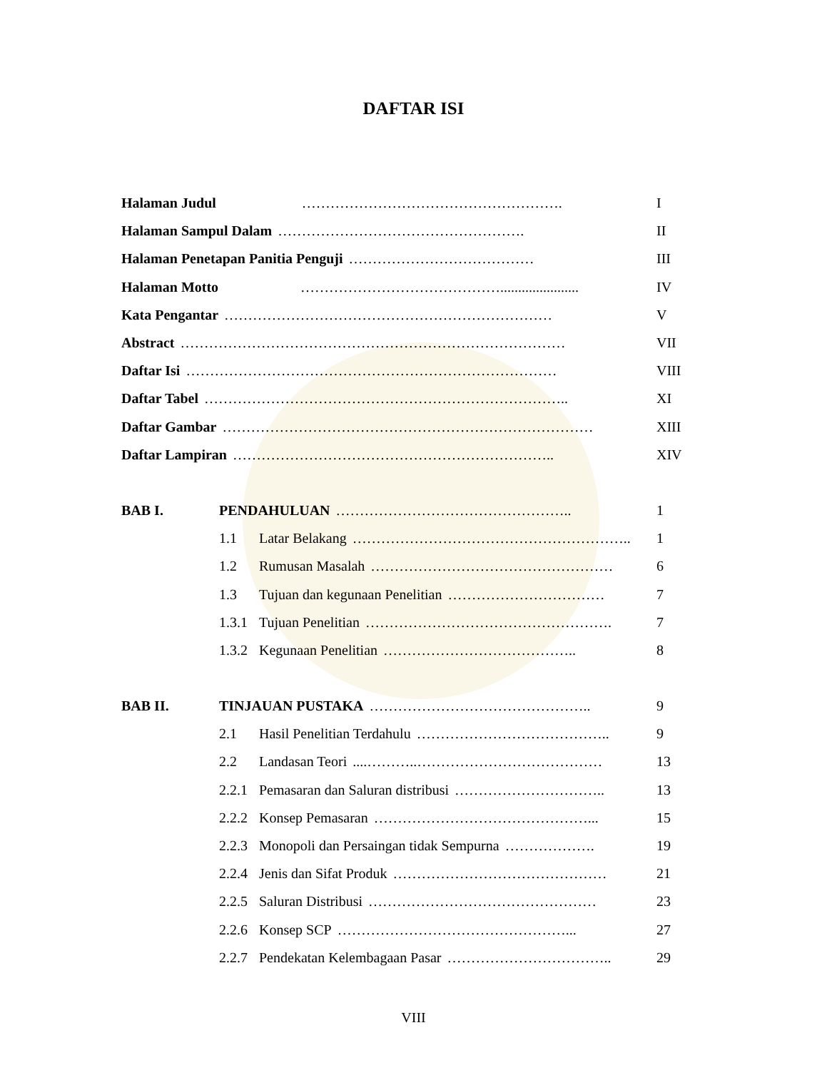DAFTAR ISI
Halaman Judul ………………………………………………. I
Halaman Sampul Dalam ……………………………………………. II
Halaman Penetapan Panitia Penguji ………………………………… III
Halaman Motto ……………………………………...................... IV
Kata Pengantar …………………………………………………………… V
Abstract ……………………………………………………………………… VII
Daftar Isi …………………………………………………………………… VIII
Daftar Tabel ………………………………………………………………….. XI
Daftar Gambar …………………………………………………………………… XIII
Daftar Lampiran ………………………………………………………….. XIV
BAB I. PENDAHULUAN ………………………………………….. 1
1.1 Latar Belakang ………………………………………………….. 1
1.2 Rumusan Masalah …………………………………………… 6
1.3 Tujuan dan kegunaan Penelitian …………………………… 7
1.3.1 Tujuan Penelitian ……………………………………………. 7
1.3.2 Kegunaan Penelitian ………………………………….. 8
BAB II. TINJAUAN PUSTAKA ……………………………………….. 9
2.1 Hasil Penelitian Terdahulu ………………………………….. 9
2.2 Landasan Teori....………..………………………………… 13
2.2.1 Pemasaran dan Saluran distribusi ………………………….. 13
2.2.2 Konsep Pemasaran ………………………………………... 15
2.2.3 Monopoli dan Persaingan tidak Sempurna ………………. 19
2.2.4 Jenis dan Sifat Produk ……………………………………… 21
2.2.5 Saluran Distribusi ………………………………………… 23
2.2.6 Konsep SCP …………………………………………... 27
2.2.7 Pendekatan Kelembagaan Pasar …………………………….. 29
VIII